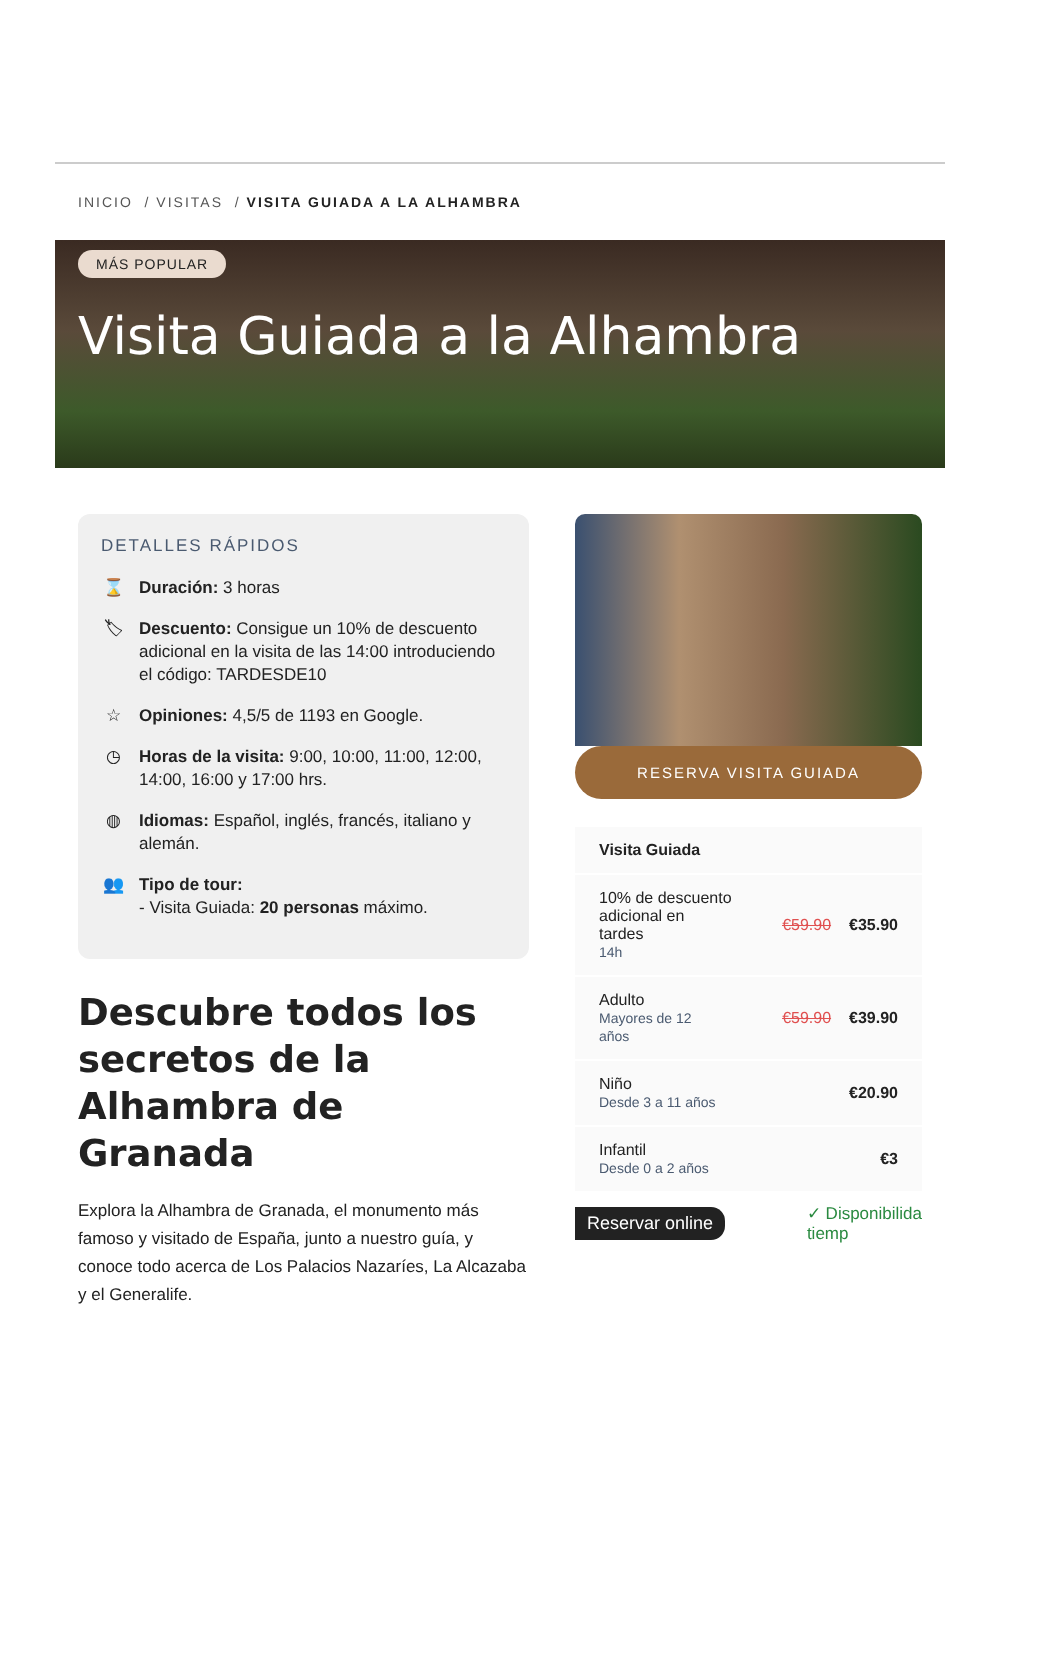INICIO / VISITAS / VISITA GUIADA A LA ALHAMBRA
MÁS POPULAR
Visita Guiada a la Alhambra
DETALLES RÁPIDOS
⌛ Duración: 3 horas
🏷 Descuento: Consigue un 10% de descuento adicional en la visita de las 14:00 introduciendo el código: TARDESDE10
☆ Opiniones: 4,5/5 de 1193 en Google.
◷ Horas de la visita: 9:00, 10:00, 11:00, 12:00, 14:00, 16:00 y 17:00 hrs.
◍ Idiomas: Español, inglés, francés, italiano y alemán.
👥 Tipo de tour:
- Visita Guiada: 20 personas máximo.
Descubre todos los secretos de la Alhambra de Granada
Explora la Alhambra de Granada, el monumento más famoso y visitado de España, junto a nuestro guía, y conoce todo acerca de Los Palacios Nazaríes, La Alcazaba y el Generalife.
RESERVA VISITA GUIADA
Visita Guiada
10% de descuento
adicional en
tardes
14h
€59.90 €35.90
Adulto
Mayores de 12
años
€59.90 €39.90
Niño
Desde 3 a 11 años
€20.90
Infantil
Desde 0 a 2 años
€3
Reservar online ✓ Disponibilida
tiemp